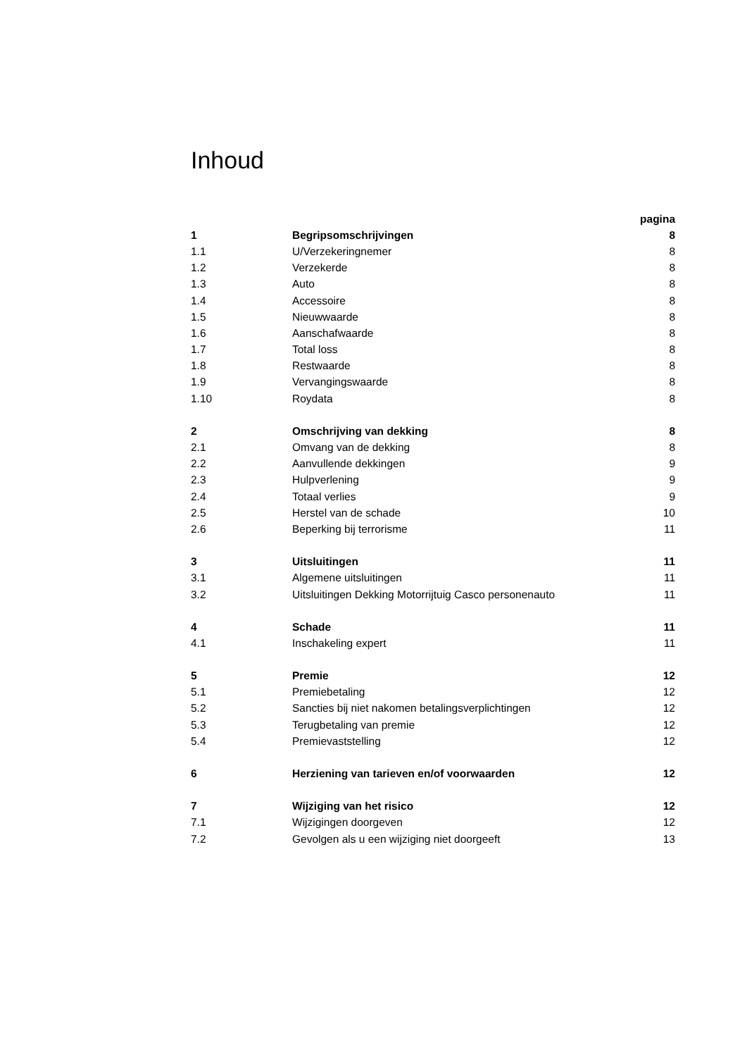Inhoud
| | | pagina |
| 1 | Begripsomschrijvingen | 8 |
| 1.1 | U/Verzekeringnemer | 8 |
| 1.2 | Verzekerde | 8 |
| 1.3 | Auto | 8 |
| 1.4 | Accessoire | 8 |
| 1.5 | Nieuwwaarde | 8 |
| 1.6 | Aanschafwaarde | 8 |
| 1.7 | Total loss | 8 |
| 1.8 | Restwaarde | 8 |
| 1.9 | Vervangingswaarde | 8 |
| 1.10 | Roydata | 8 |
| 2 | Omschrijving van dekking | 8 |
| 2.1 | Omvang van de dekking | 8 |
| 2.2 | Aanvullende dekkingen | 9 |
| 2.3 | Hulpverlening | 9 |
| 2.4 | Totaal verlies | 9 |
| 2.5 | Herstel van de schade | 10 |
| 2.6 | Beperking bij terrorisme | 11 |
| 3 | Uitsluitingen | 11 |
| 3.1 | Algemene uitsluitingen | 11 |
| 3.2 | Uitsluitingen Dekking Motorrijtuig Casco personenauto | 11 |
| 4 | Schade | 11 |
| 4.1 | Inschakeling expert | 11 |
| 5 | Premie | 12 |
| 5.1 | Premiebetaling | 12 |
| 5.2 | Sancties bij niet nakomen betalingsverplichtingen | 12 |
| 5.3 | Terugbetaling van premie | 12 |
| 5.4 | Premievaststelling | 12 |
| 6 | Herziening van tarieven en/of voorwaarden | 12 |
| 7 | Wijziging van het risico | 12 |
| 7.1 | Wijzigingen doorgeven | 12 |
| 7.2 | Gevolgen als u een wijziging niet doorgeeft | 13 |